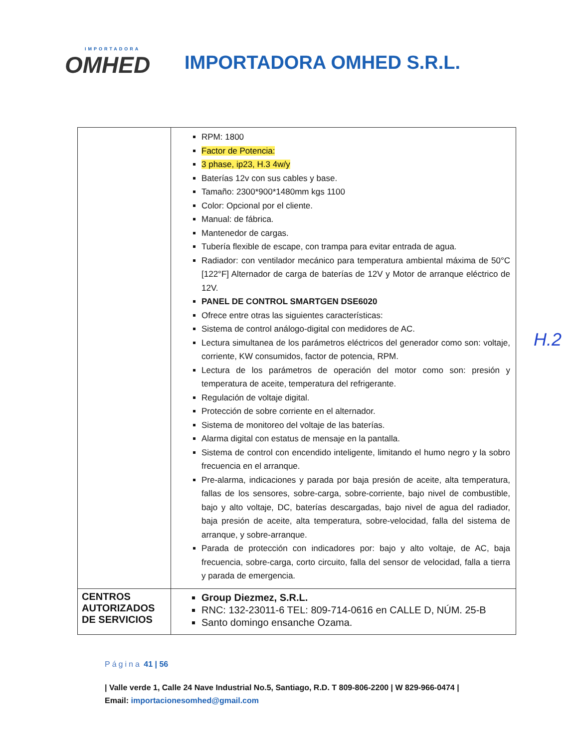IMPORTADORA
OMHED
IMPORTADORA OMHED S.R.L.
| | RPM: 1800 Factor de Potencia: 3 phase, ip23, H.3 4w/y Baterías 12v con sus cables y base. Tamaño: 2300*900*1480mm kgs 1100 Color: Opcional por el cliente. Manual: de fábrica. Mantenedor de cargas. Tubería flexible de escape, con trampa para evitar entrada de agua. Radiador: con ventilador mecánico para temperatura ambiental máxima de 50°C [122°F] Alternador de carga de baterías de 12V y Motor de arranque eléctrico de 12V. PANEL DE CONTROL SMARTGEN DSE6020 Ofrece entre otras las siguientes características: Sistema de control análogo-digital con medidores de AC. Lectura simultanea de los parámetros eléctricos del generador como son: voltaje, corriente, KW consumidos, factor de potencia, RPM. Lectura de los parámetros de operación del motor como son: presión y temperatura de aceite, temperatura del refrigerante. Regulación de voltaje digital. Protección de sobre corriente en el alternador. Sistema de monitoreo del voltaje de las baterías. Alarma digital con estatus de mensaje en la pantalla. Sistema de control con encendido inteligente, limitando el humo negro y la sobro frecuencia en el arranque. Pre-alarma, indicaciones y parada por baja presión de aceite, alta temperatura, fallas de los sensores, sobre-carga, sobre-corriente, bajo nivel de combustible, bajo y alto voltaje, DC, baterías descargadas, bajo nivel de agua del radiador, baja presión de aceite, alta temperatura, sobre-velocidad, falla del sistema de arranque, y sobre-arranque. Parada de protección con indicadores por: bajo y alto voltaje, de AC, baja frecuencia, sobre-carga, corto circuito, falla del sensor de velocidad, falla a tierra y parada de emergencia. |
| CENTROS AUTORIZADOS DE SERVICIOS | Group Diezmez, S.R.L. RNC: 132-23011-6 TEL: 809-714-0616 en CALLE D, NÚM. 25-B Santo domingo ensanche Ozama. |
H.2
Página 41 | 56
| Valle verde 1, Calle 24 Nave Industrial No.5, Santiago, R.D. T 809-806-2200 | W 829-966-0474 | Email: importacionesomhed@gmail.com